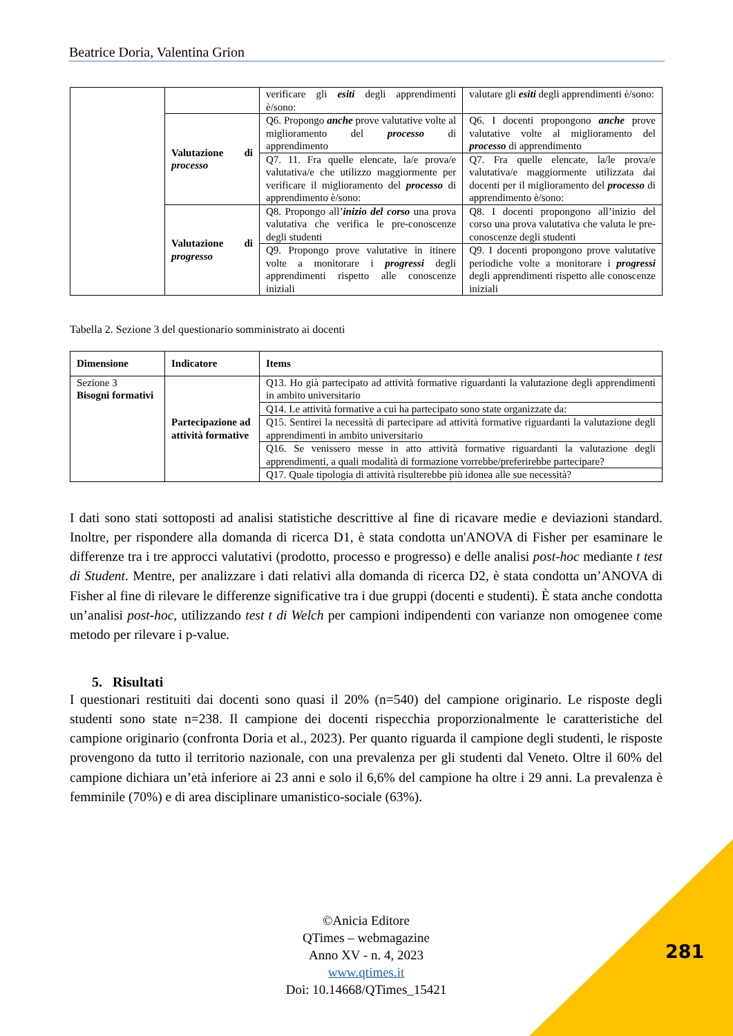Beatrice Doria, Valentina Grion
| | | verificare gli esiti degli apprendimenti è/sono: | valutare gli esiti degli apprendimenti è/sono: |
| | Valutazione di processo | Q6. Propongo anche prove valutative volte al miglioramento del processo di apprendimento | Q6. I docenti propongono anche prove valutative volte al miglioramento del processo di apprendimento |
| | | Q7. 11. Fra quelle elencate, la/e prova/e valutativa/e che utilizzo maggiormente per verificare il miglioramento del processo di apprendimento è/sono: | Q7. Fra quelle elencate, la/le prova/e valutativa/e maggiormente utilizzata dai docenti per il miglioramento del processo di apprendimento è/sono: |
| | Valutazione di progresso | Q8. Propongo all’ inizio del corso una prova valutativa che verifica le pre-conoscenze degli studenti | Q8. I docenti propongono all’inizio del corso una prova valutativa che valuta le pre-conoscenze degli studenti |
| | | Q9. Propongo prove valutative in itinere volte a monitorare i progressi degli apprendimenti rispetto alle conoscenze iniziali | Q9. I docenti propongono prove valutative periodiche volte a monitorare i progressi degli apprendimenti rispetto alle conoscenze iniziali |
Tabella 2. Sezione 3 del questionario somministrato ai docenti
| Dimensione | Indicatore | Items |
| --- | --- | --- |
| Sezione 3 Bisogni formativi | Partecipazione ad attività formative | Q13. Ho già partecipato ad attività formative riguardanti la valutazione degli apprendimenti in ambito universitario |
| | | Q14. Le attività formative a cui ha partecipato sono state organizzate da: |
| | | Q15. Sentirei la necessità di partecipare ad attività formative riguardanti la valutazione degli apprendimenti in ambito universitario |
| | | Q16. Se venissero messe in atto attività formative riguardanti la valutazione degli apprendimenti, a quali modalità di formazione vorrebbe/preferirebbe partecipare? |
| | | Q17. Quale tipologia di attività risulterebbe più idonea alle sue necessità? |
I dati sono stati sottoposti ad analisi statistiche descrittive al fine di ricavare medie e deviazioni standard. Inoltre, per rispondere alla domanda di ricerca D1, è stata condotta un'ANOVA di Fisher per esaminare le differenze tra i tre approcci valutativi (prodotto, processo e progresso) e delle analisi post-hoc mediante t test di Student. Mentre, per analizzare i dati relativi alla domanda di ricerca D2, è stata condotta un’ANOVA di Fisher al fine di rilevare le differenze significative tra i due gruppi (docenti e studenti). È stata anche condotta un’analisi post-hoc, utilizzando test t di Welch per campioni indipendenti con varianze non omogenee come metodo per rilevare i p-value.
5. Risultati
I questionari restituiti dai docenti sono quasi il 20% (n=540) del campione originario. Le risposte degli studenti sono state n=238. Il campione dei docenti rispecchia proporzionalmente le caratteristiche del campione originario (confronta Doria et al., 2023). Per quanto riguarda il campione degli studenti, le risposte provengono da tutto il territorio nazionale, con una prevalenza per gli studenti dal Veneto. Oltre il 60% del campione dichiara un’età inferiore ai 23 anni e solo il 6,6% del campione ha oltre i 29 anni. La prevalenza è femminile (70%) e di area disciplinare umanistico-sociale (63%).
©Anicia Editore
QTimes – webmagazine
Anno XV - n. 4, 2023
www.qtimes.it
Doi: 10.14668/QTimes_15421
281